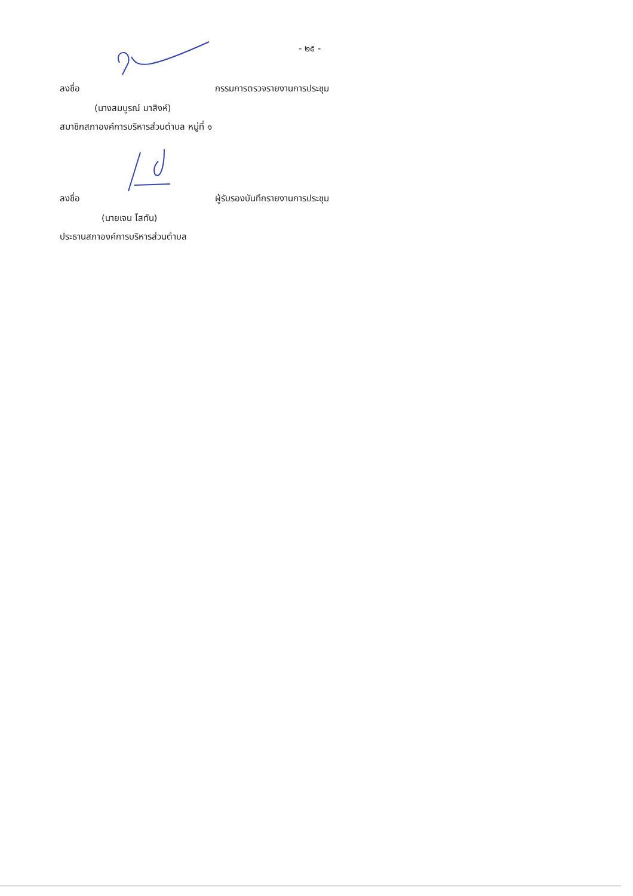- ๒๕ -
ลงชื่อ กรรมการตรวจรายงานการประชุม
(นางสมบูรณ์ มาสิงห์)
สมาชิกสภาองค์การบริหารส่วนตำบล หมู่ที่ ๑
ลงชื่อ ผู้รับรองบันทึกรายงานการประชุม
(นายเจน โสทัน)
ประธานสภาองค์การบริหารส่วนตำบล